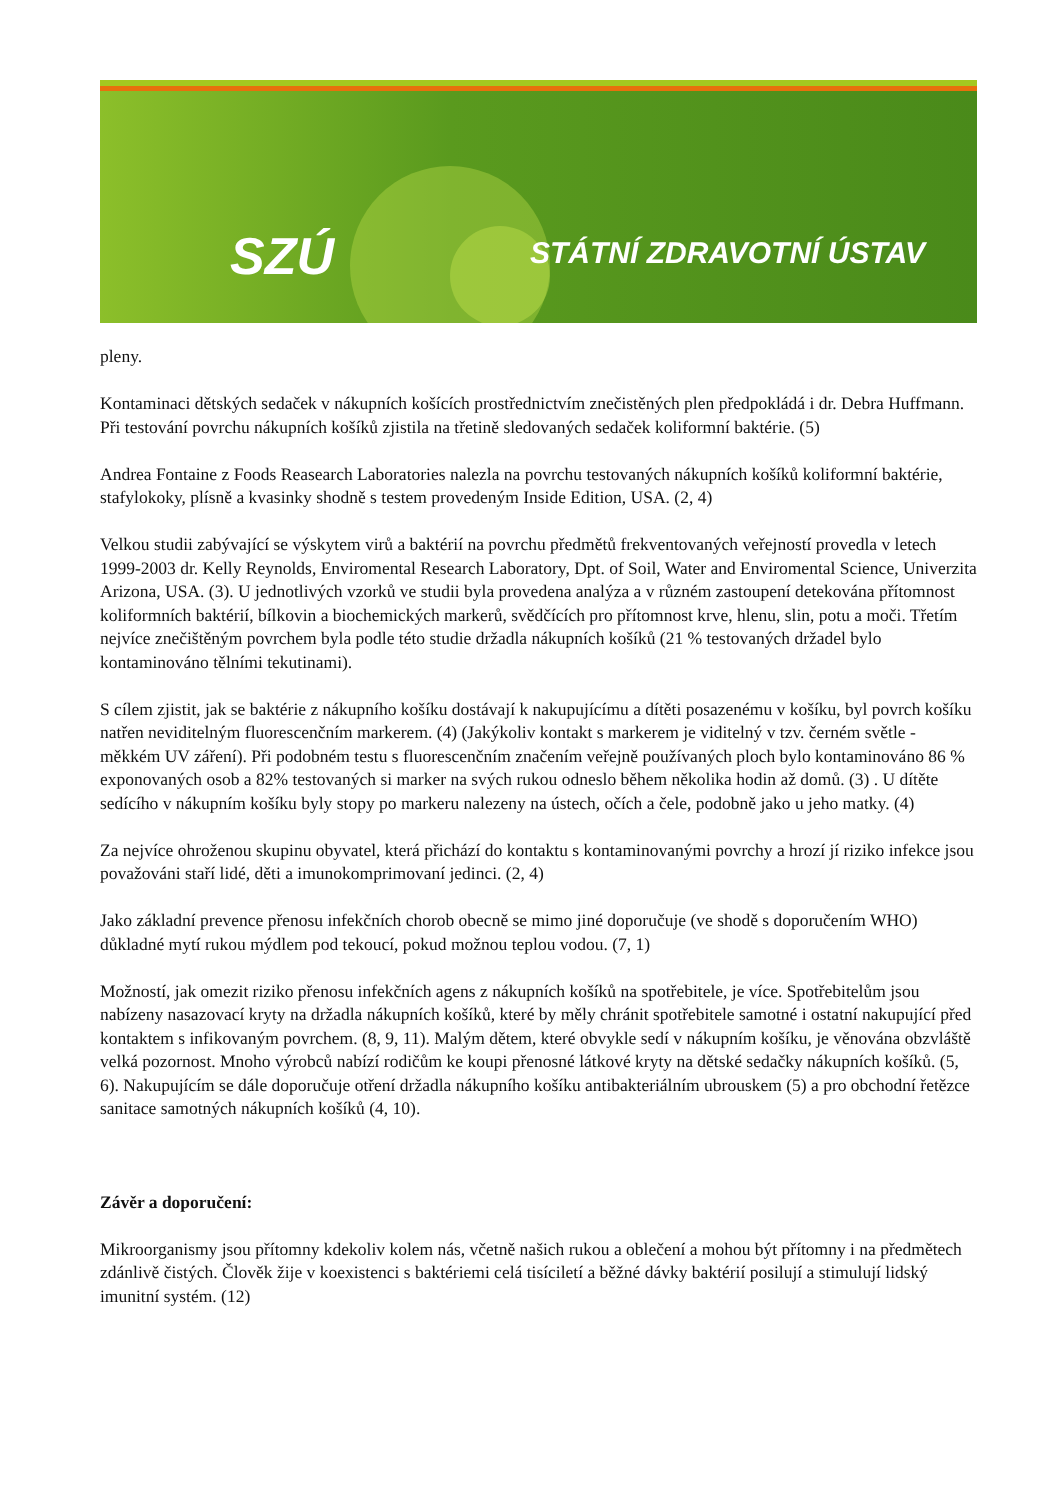SZÚ STÁTNÍ ZDRAVOTNÍ ÚSTAV
pleny.
Kontaminaci dětských sedaček v nákupních košících prostřednictvím znečistěných plen předpokládá i dr. Debra Huffmann. Při testování povrchu nákupních košíků zjistila na třetině sledovaných sedaček koliformní baktérie. (5)
Andrea Fontaine z Foods Reasearch Laboratories nalezla na povrchu testovaných nákupních košíků koliformní baktérie, stafylokoky, plísně a kvasinky shodně s testem provedeným Inside Edition, USA. (2, 4)
Velkou studii zabývající se výskytem virů a baktérií na povrchu předmětů frekventovaných veřejností provedla v letech 1999-2003 dr. Kelly Reynolds, Enviromental Research Laboratory, Dpt. of Soil, Water and Enviromental Science, Univerzita Arizona, USA. (3). U jednotlivých vzorků ve studii byla provedena analýza a v různém zastoupení detekována přítomnost koliformních baktérií, bílkovin a biochemických markerů, svědčících pro přítomnost krve, hlenu, slin, potu a moči. Třetím nejvíce znečištěným povrchem byla podle této studie držadla nákupních košíků (21 % testovaných držadel bylo kontaminováno tělními tekutinami).
S cílem zjistit, jak se baktérie z nákupního košíku dostávají k nakupujícímu a dítěti posazenému v košíku, byl povrch košíku natřen neviditelným fluorescenčním markerem. (4) (Jakýkoliv kontakt s markerem je viditelný v tzv. černém světle - měkkém UV záření). Při podobném testu s fluorescenčním značením veřejně používaných ploch bylo kontaminováno 86 % exponovaných osob a 82% testovaných si marker na svých rukou odneslo během několika hodin až domů. (3) . U dítěte sedícího v nákupním košíku byly stopy po markeru nalezeny na ústech, očích a čele, podobně jako u jeho matky. (4)
Za nejvíce ohroženou skupinu obyvatel, která přichází do kontaktu s kontaminovanými povrchy a hrozí jí riziko infekce jsou považováni staří lidé, děti a imunokomprimovaní jedinci. (2, 4)
Jako základní prevence přenosu infekčních chorob obecně se mimo jiné doporučuje (ve shodě s doporučením WHO) důkladné mytí rukou mýdlem pod tekoucí, pokud možnou teplou vodou. (7, 1)
Možností, jak omezit riziko přenosu infekčních agens z nákupních košíků na spotřebitele, je více. Spotřebitelům jsou nabízeny nasazovací kryty na držadla nákupních košíků, které by měly chránit spotřebitele samotné i ostatní nakupující před kontaktem s infikovaným povrchem. (8, 9, 11). Malým dětem, které obvykle sedí v nákupním košíku, je věnována obzvláště velká pozornost. Mnoho výrobců nabízí rodičům ke koupi přenosné látkové kryty na dětské sedačky nákupních košíků. (5, 6). Nakupujícím se dále doporučuje otření držadla nákupního košíku antibakteriálním ubrouskem (5) a pro obchodní řetězce sanitace samotných nákupních košíků (4, 10).
Závěr a doporučení:
Mikroorganismy jsou přítomny kdekoliv kolem nás, včetně našich rukou a oblečení a mohou být přítomny i na předmětech zdánlivě čistých. Člověk žije v koexistenci s baktériemi celá tisíciletí a běžné dávky baktérií posilují a stimulují lidský imunitní systém. (12)